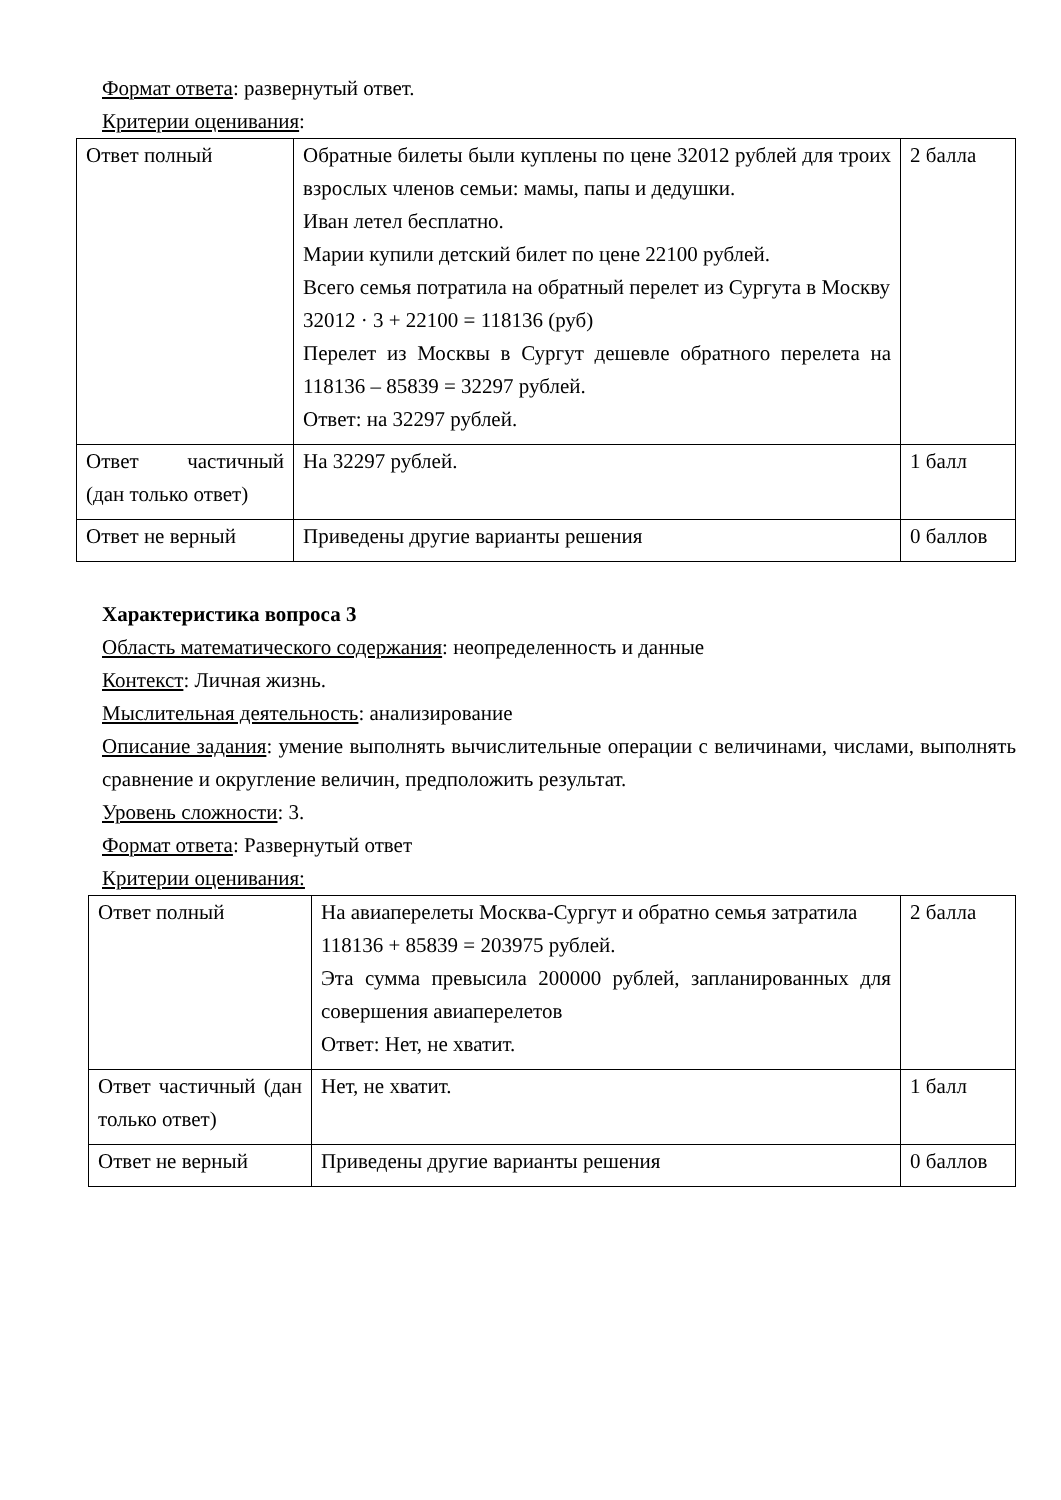Формат ответа: развернутый ответ.
Критерии оценивания:
| Ответ полный | Обратные билеты были куплены по цене 32012 рублей для троих взрослых членов семьи: мамы, папы и дедушки. Иван летел бесплатно. Марии купили детский билет по цене 22100 рублей. Всего семья потратила на обратный перелет из Сургута в Москву 32012 · 3 + 22100 = 118136 (руб) Перелет из Москвы в Сургут дешевле обратного перелета на 118136 – 85839 = 32297 рублей. Ответ: на 32297 рублей. | 2 балла |
| Ответ частичный (дан только ответ) | На 32297 рублей. | 1 балл |
| Ответ не верный | Приведены другие варианты решения | 0 баллов |
Характеристика вопроса 3
Область математического содержания: неопределенность и данные
Контекст: Личная жизнь.
Мыслительная деятельность: анализирование
Описание задания: умение выполнять вычислительные операции с величинами, числами, выполнять сравнение и округление величин, предположить результат.
Уровень сложности: 3.
Формат ответа: Развернутый ответ
Критерии оценивания:
| Ответ полный | На авиаперелеты Москва-Сургут и обратно семья затратила 118136 + 85839 = 203975 рублей. Эта сумма превысила 200000 рублей, запланированных для совершения авиаперелетов Ответ: Нет, не хватит. | 2 балла |
| Ответ частичный (дан только ответ) | Нет, не хватит. | 1 балл |
| Ответ не верный | Приведены другие варианты решения | 0 баллов |